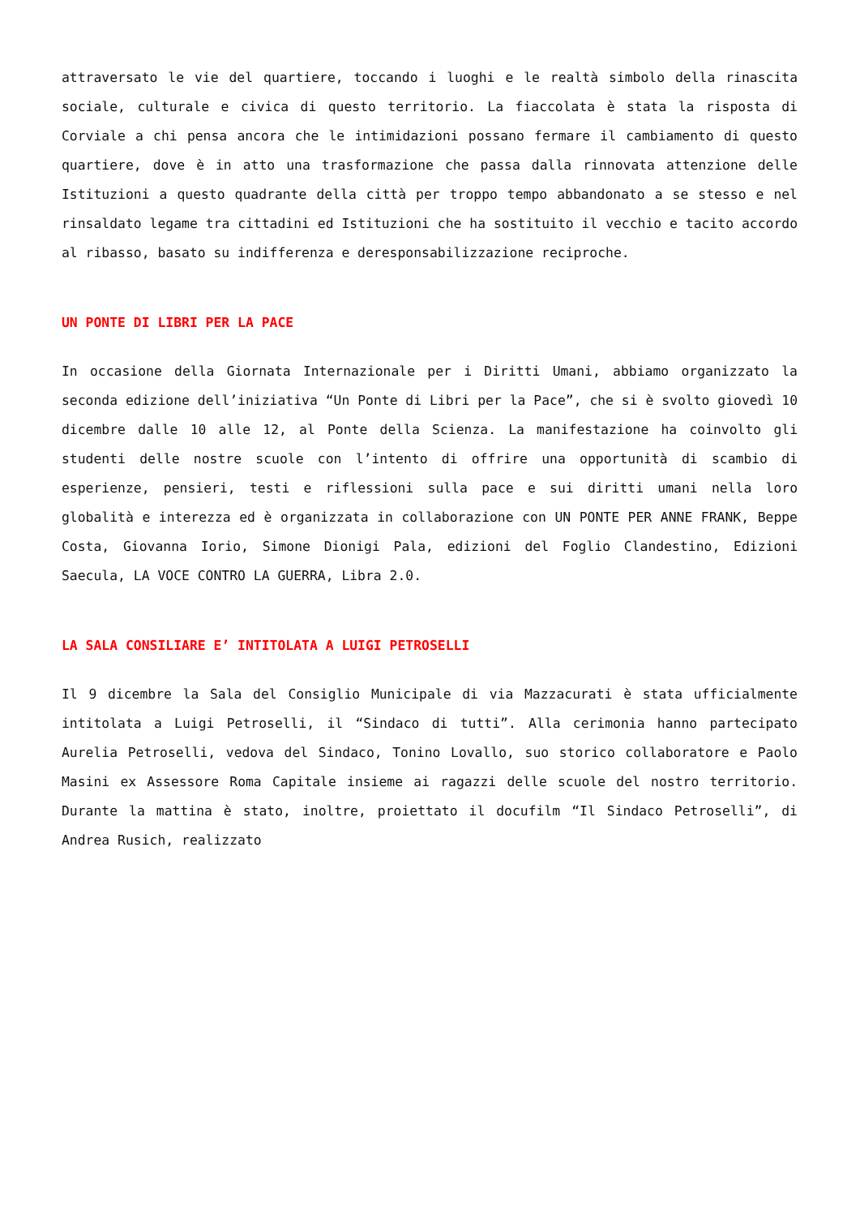attraversato le vie del quartiere, toccando i luoghi e le realtà simbolo della rinascita sociale, culturale e civica di questo territorio. La fiaccolata è stata la risposta di Corviale a chi pensa ancora che le intimidazioni possano fermare il cambiamento di questo quartiere, dove è in atto una trasformazione che passa dalla rinnovata attenzione delle Istituzioni a questo quadrante della città per troppo tempo abbandonato a se stesso e nel rinsaldato legame tra cittadini ed Istituzioni che ha sostituito il vecchio e tacito accordo al ribasso, basato su indifferenza e deresponsabilizzazione reciproche.
UN PONTE DI LIBRI PER LA PACE
In occasione della Giornata Internazionale per i Diritti Umani, abbiamo organizzato la seconda edizione dell’iniziativa “Un Ponte di Libri per la Pace”, che si è svolto giovedì 10 dicembre dalle 10 alle 12, al Ponte della Scienza. La manifestazione ha coinvolto gli studenti delle nostre scuole con l’intento di offrire una opportunità di scambio di esperienze, pensieri, testi e riflessioni sulla pace e sui diritti umani nella loro globalità e interezza ed è organizzata in collaborazione con UN PONTE PER ANNE FRANK, Beppe Costa, Giovanna Iorio, Simone Dionigi Pala, edizioni del Foglio Clandestino, Edizioni Saecula, LA VOCE CONTRO LA GUERRA, Libra 2.0.
LA SALA CONSILIARE E’ INTITOLATA A LUIGI PETROSELLI
Il 9 dicembre la Sala del Consiglio Municipale di via Mazzacurati è stata ufficialmente intitolata a Luigi Petroselli, il “Sindaco di tutti”. Alla cerimonia hanno partecipato Aurelia Petroselli, vedova del Sindaco, Tonino Lovallo, suo storico collaboratore e Paolo Masini ex Assessore Roma Capitale insieme ai ragazzi delle scuole del nostro territorio. Durante la mattina è stato, inoltre, proiettato il docufilm “Il Sindaco Petroselli”, di Andrea Rusich, realizzato